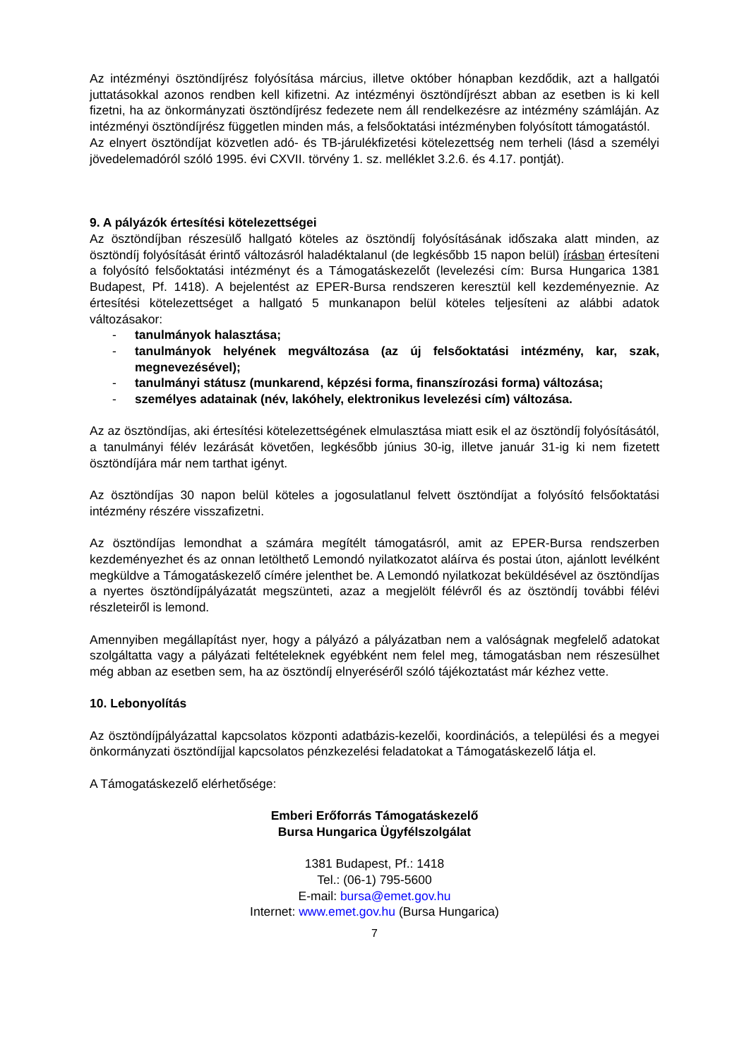Az intézményi ösztöndíjrész folyósítása március, illetve október hónapban kezdődik, azt a hallgatói juttatásokkal azonos rendben kell kifizetni. Az intézményi ösztöndíjrészt abban az esetben is ki kell fizetni, ha az önkormányzati ösztöndíjrész fedezete nem áll rendelkezésre az intézmény számláján. Az intézményi ösztöndíjrész független minden más, a felsőoktatási intézményben folyósított támogatástól.
Az elnyert ösztöndíjat közvetlen adó- és TB-járulékfizetési kötelezettség nem terheli (lásd a személyi jövedelemadóról szóló 1995. évi CXVII. törvény 1. sz. melléklet 3.2.6. és 4.17. pontját).
9. A pályázók értesítési kötelezettségei
Az ösztöndíjban részesülő hallgató köteles az ösztöndíj folyósításának időszaka alatt minden, az ösztöndíj folyósítását érintő változásról haladéktalanul (de legkésőbb 15 napon belül) írásban értesíteni a folyósító felsőoktatási intézményt és a Támogatáskezelőt (levelezési cím: Bursa Hungarica 1381 Budapest, Pf. 1418). A bejelentést az EPER-Bursa rendszeren keresztül kell kezdeményeznie. Az értesítési kötelezettséget a hallgató 5 munkanapon belül köteles teljesíteni az alábbi adatok változásakor:
- tanulmányok halasztása;
- tanulmányok helyének megváltozása (az új felsőoktatási intézmény, kar, szak, megnevezésével);
- tanulmányi státusz (munkarend, képzési forma, finanszírozási forma) változása;
- személyes adatainak (név, lakóhely, elektronikus levelezési cím) változása.
Az az ösztöndíjas, aki értesítési kötelezettségének elmulasztása miatt esik el az ösztöndíj folyósításától, a tanulmányi félév lezárását követően, legkésőbb június 30-ig, illetve január 31-ig ki nem fizetett ösztöndíjára már nem tarthat igényt.
Az ösztöndíjas 30 napon belül köteles a jogosulatlanul felvett ösztöndíjat a folyósító felsőoktatási intézmény részére visszafizetni.
Az ösztöndíjas lemondhat a számára megítélt támogatásról, amit az EPER-Bursa rendszerben kezdeményezhet és az onnan letölthető Lemondó nyilatkozatot aláírva és postai úton, ajánlott levélként megküldve a Támogatáskezelő címére jelenthet be. A Lemondó nyilatkozat beküldésével az ösztöndíjas a nyertes ösztöndíjpályázatát megszünteti, azaz a megjelölt félévről és az ösztöndíj további félévi részleteiről is lemond.
Amennyiben megállapítást nyer, hogy a pályázó a pályázatban nem a valóságnak megfelelő adatokat szolgáltatta vagy a pályázati feltételeknek egyébként nem felel meg, támogatásban nem részesülhet még abban az esetben sem, ha az ösztöndíj elnyeréséről szóló tájékoztatást már kézhez vette.
10. Lebonyolítás
Az ösztöndíjpályázattal kapcsolatos központi adatbázis-kezelői, koordinációs, a települési és a megyei önkormányzati ösztöndíjjal kapcsolatos pénzkezelési feladatokat a Támogatáskezelő látja el.
A Támogatáskezelő elérhetősége:
Emberi Erőforrás Támogatáskezelő
Bursa Hungarica Ügyfélszolgálat
1381 Budapest, Pf.: 1418
Tel.: (06-1) 795-5600
E-mail: bursa@emet.gov.hu
Internet: www.emet.gov.hu (Bursa Hungarica)
7